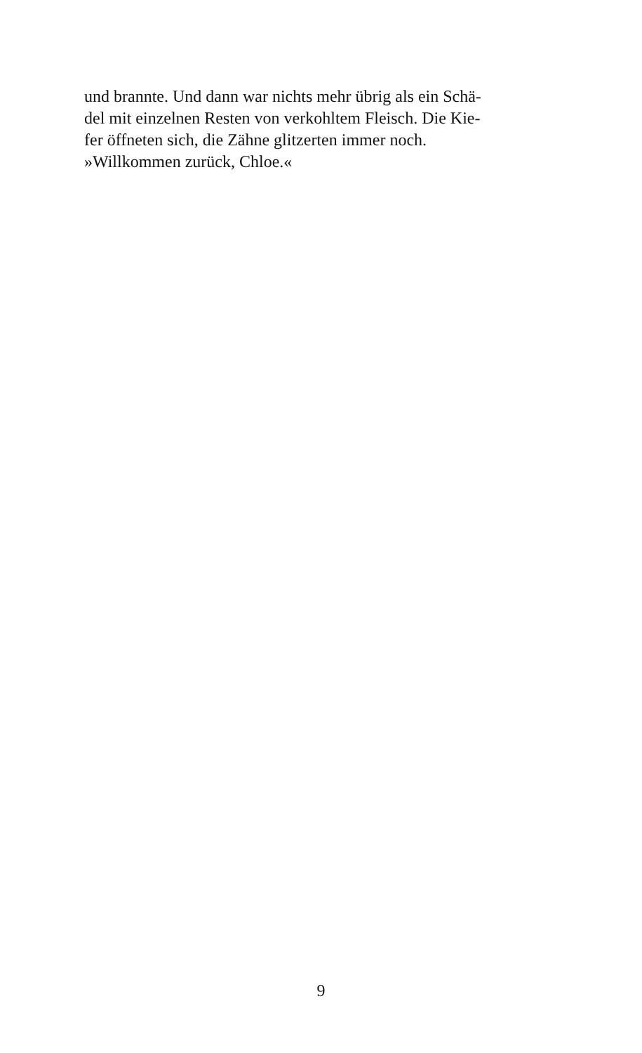und brannte. Und dann war nichts mehr übrig als ein Schä-
del mit einzelnen Resten von verkohltem Fleisch. Die Kie-
fer öffneten sich, die Zähne glitzerten immer noch.
»Willkommen zurück, Chloe.«
9